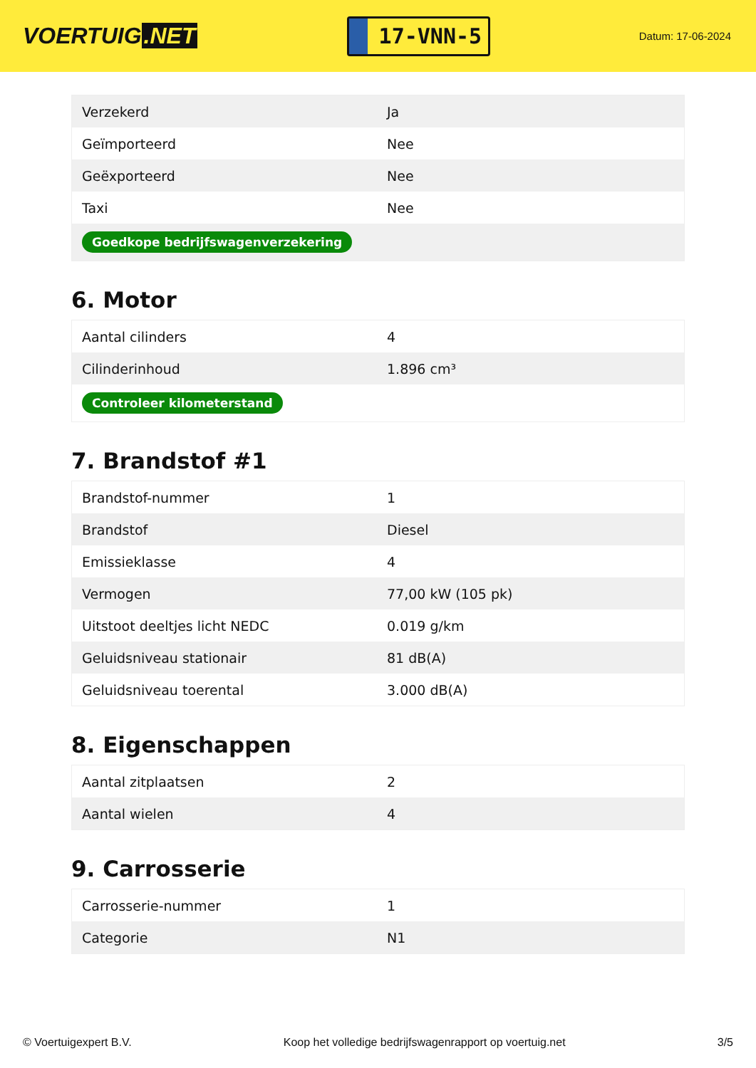VOERTUIG.NET
17-VNN-5
Datum: 17-06-2024
| Verzekerd | Ja |
| Geïmporteerd | Nee |
| Geëxporteerd | Nee |
| Taxi | Nee |
| Goedkope bedrijfswagenverzekering | |
6. Motor
| Aantal cilinders | 4 |
| Cilinderinhoud | 1.896 cm³ |
| Controleer kilometerstand | |
7. Brandstof #1
| Brandstof-nummer | 1 |
| Brandstof | Diesel |
| Emissieklasse | 4 |
| Vermogen | 77,00 kW (105 pk) |
| Uitstoot deeltjes licht NEDC | 0.019 g/km |
| Geluidsniveau stationair | 81 dB(A) |
| Geluidsniveau toerental | 3.000 dB(A) |
8. Eigenschappen
| Aantal zitplaatsen | 2 |
| Aantal wielen | 4 |
9. Carrosserie
| Carrosserie-nummer | 1 |
| Categorie | N1 |
© Voertuigexpert B.V. Koop het volledige bedrijfswagenrapport op voertuig.net 3/5